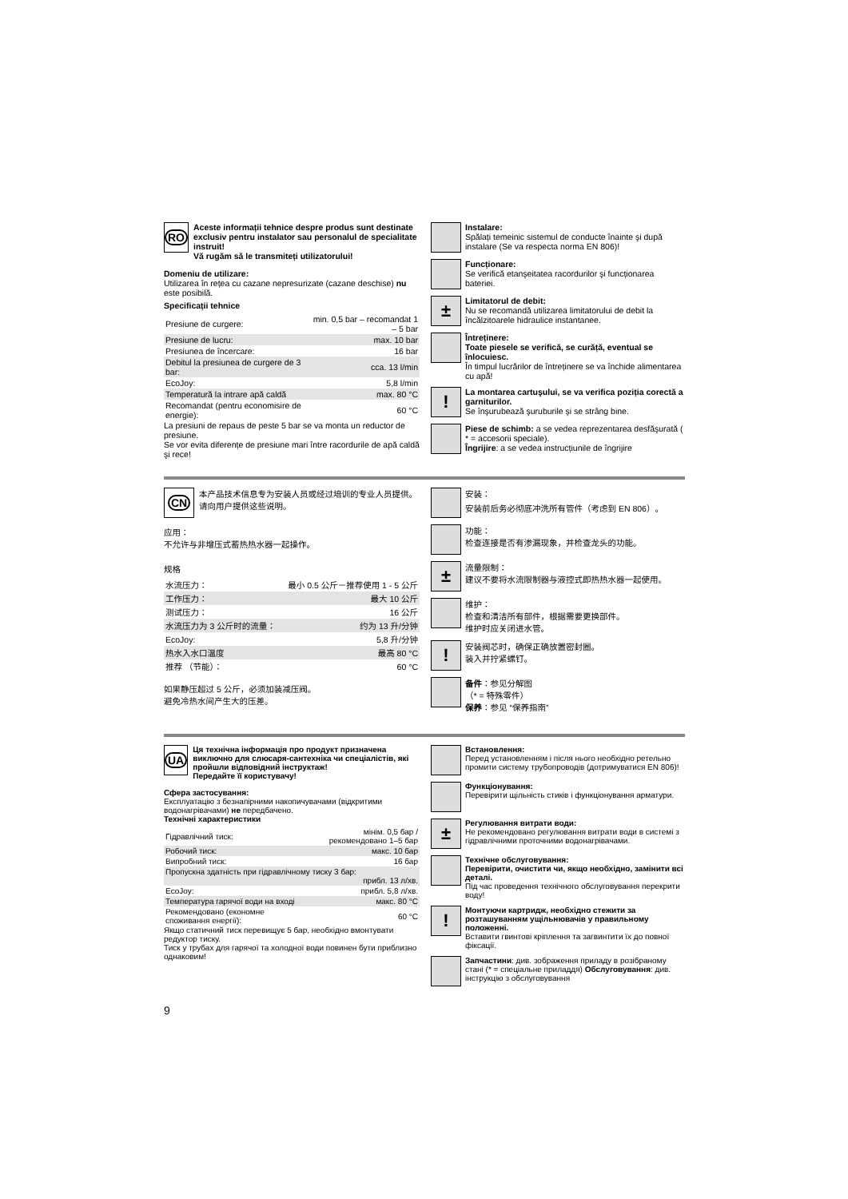RO
Aceste informații tehnice despre produs sunt destinate exclusiv pentru instalator sau personalul de specialitate instruit!
Vă rugăm să le transmiteți utilizatorului!
Domeniu de utilizare:
Utilizarea în rețea cu cazane nepresurizate (cazane deschise) nu este posibilă.
Specificații tehnice
| Presiune de curgere: | min. 0,5 bar – recomandat 1 – 5 bar |
| Presiune de lucru: | max. 10 bar |
| Presiunea de încercare: | 16 bar |
| Debitul la presiunea de curgere de 3 bar: | cca. 13 l/min |
| EcoJoy: | 5,8 l/min |
| Temperatură la intrare apă caldă | max. 80 °C |
| Recomandat (pentru economisire de energie): | 60 °C |
La presiuni de repaus de peste 5 bar se va monta un reductor de presiune.
Se vor evita diferențe de presiune mari între racordurile de apă caldă şi rece!
Instalare:
Spălați temeinic sistemul de conducte înainte şi după instalare (Se va respecta norma EN 806)!
Funcționare:
Se verifică etanşeitatea racordurilor şi funcționarea bateriei.
±
Limitatorul de debit:
Nu se recomandă utilizarea limitatorului de debit la încălzitoarele hidraulice instantanee.
Întreținere:
Toate piesele se verifică, se curăță, eventual se înlocuiesc.
În timpul lucrărilor de întreținere se va închide alimentarea cu apă!
!
La montarea cartuşului, se va verifica poziția corectă a garniturilor.
Se înşurubează şuruburile şi se strâng bine.
Piese de schimb: a se vedea reprezentarea desfăşurată ( * = accesorii speciale).
Îngrijire: a se vedea instrucțiunile de îngrijire
CN
本产品技术信息专为安装人员或经过培训的专业人员提供。
请向用户提供这些说明。
应用：
不允许与非增压式蓄热热水器一起操作。
规格
| 水流压力： | 最小 0.5 公斤－推荐使用 1 - 5 公斤 |
| 工作压力： | 最大 10 公斤 |
| 测试压力： | 16 公斤 |
| 水流压力为 3 公斤时的流量： | 约为 13 升/分钟 |
| EcoJoy: | 5,8 升/分钟 |
| 热水入水口温度 | 最高 80 °C |
| 推荐 （节能）： | 60 °C |
如果静压超过 5 公斤，必须加装减压阀。
避免冷热水间产生大的压差。
安装：
安装前后务必彻底冲洗所有管件（考虑到 EN 806）。
功能：
检查连接是否有渗漏现象，并检查龙头的功能。
±
流量限制：
建议不要将水流限制器与液控式即热热水器一起使用。
维护：
检查和清洁所有部件，根据需要更换部件。
维护时应关闭进水管。
!
安装阀芯时，确保正确放置密封圈。
装入并拧紧螺钉。
备件：参见分解图
（* = 特殊零件）
保养：参见 “保养指南”
UA
Ця технічна інформація про продукт призначена виключно для слюсаря-сантехніка чи спеціалістів, які пройшли відповідний інструктаж!
Передайте її користувачу!
Сфера застосування:
Експлуатацію з безнапірними накопичувачами (відкритими водонагрівачами) не передбачено.
Технічні характеристики
| Гідравлічний тиск: | мінім. 0,5 бар / рекомендовано 1–5 бар |
| Робочий тиск: | макс. 10 бар |
| Випробний тиск: | 16 бар |
| Пропускна здатність при гідравлічному тиску 3 бар: прибл. 13 л/хв. | |
| EcoJoy: | прибл. 5,8 л/хв. |
| Температура гарячої води на вході | макс. 80 °C |
| Рекомендовано (економне споживання енергії): | 60 °C |
Якщо статичний тиск перевищує 5 бар, необхідно вмонтувати редуктор тиску.
Тиск у трубах для гарячої та холодної води повинен бути приблизно однаковим!
Встановлення:
Перед установленням і після нього необхідно ретельно промити систему трубопроводів (дотримуватися EN 806)!
Функціонування:
Перевірити щільність стиків і функціонування арматури.
±
Регулювання витрати води:
Не рекомендовано регулювання витрати води в системі з гідравлічними проточними водонагрівачами.
Технічне обслуговування:
Перевірити, очистити чи, якщо необхідно, замінити всі деталі.
Під час проведення технічного обслуговування перекрити воду!
!
Монтуючи картридж, необхідно стежити за розташуванням ущільнювачів у правильному положенні.
Вставити гвинтові кріплення та загвинтити їх до повної фіксації.
Запчастини: див. зображення приладу в розібраному стані (* = спеціальне приладдя) Обслуговування: див. інструкцію з обслуговування
9